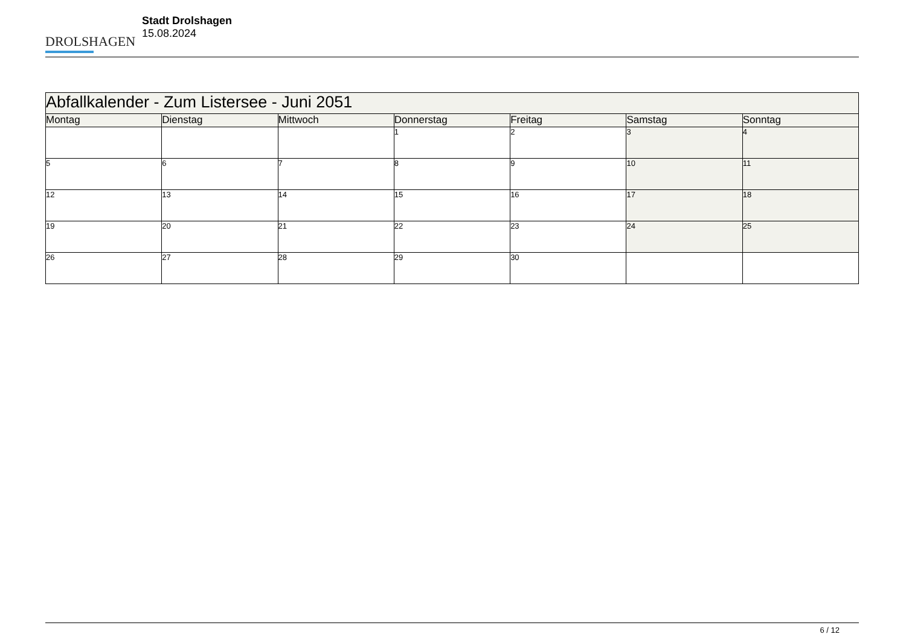DROLSHAGEN
Stadt Drolshagen
15.08.2024
| Abfallkalender - Zum Listersee - Juni 2051 | | | | | | |
| --- | --- | --- | --- | --- | --- | --- |
| Montag | Dienstag | Mittwoch | Donnerstag | Freitag | Samstag | Sonntag |
| | | | 1 | 2 | 3 | 4 |
| 5 | 6 | 7 | 8 | 9 | 10 | 11 |
| 12 | 13 | 14 | 15 | 16 | 17 | 18 |
| 19 | 20 | 21 | 22 | 23 | 24 | 25 |
| 26 | 27 | 28 | 29 | 30 | | |
6 / 12